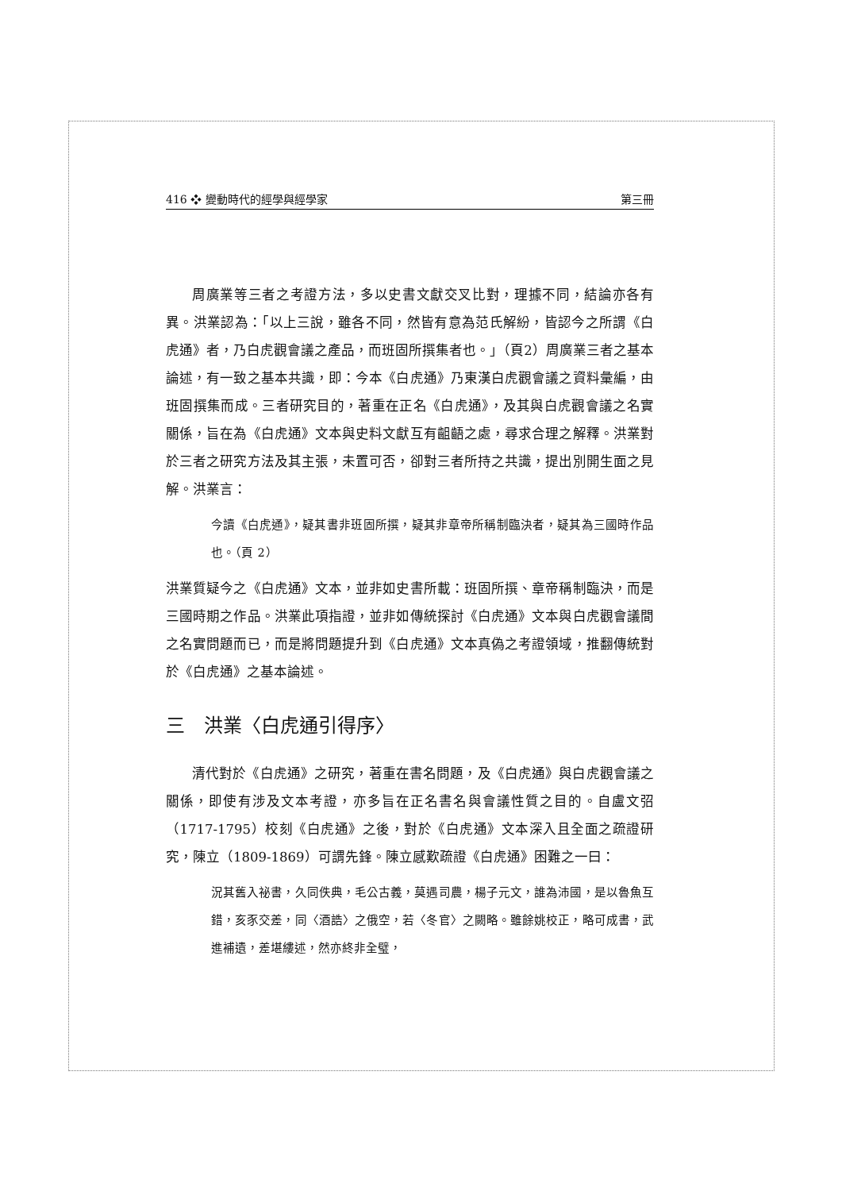416 ❖ 變動時代的經學與經學家 第三冊
周廣業等三者之考證方法，多以史書文獻交叉比對，理據不同，結論亦各有異。洪業認為：「以上三說，雖各不同，然皆有意為范氏解紛，皆認今之所謂《白虎通》者，乃白虎觀會議之產品，而班固所撰集者也。」（頁2）周廣業三者之基本論述，有一致之基本共識，即：今本《白虎通》乃東漢白虎觀會議之資料彙編，由班固撰集而成。三者研究目的，著重在正名《白虎通》，及其與白虎觀會議之名實關係，旨在為《白虎通》文本與史料文獻互有齟齬之處，尋求合理之解釋。洪業對於三者之研究方法及其主張，未置可否，卻對三者所持之共識，提出別開生面之見解。洪業言：
今讀《白虎通》，疑其書非班固所撰，疑其非章帝所稱制臨決者，疑其為三國時作品也。（頁 2）
洪業質疑今之《白虎通》文本，並非如史書所載：班固所撰、章帝稱制臨決，而是三國時期之作品。洪業此項指證，並非如傳統探討《白虎通》文本與白虎觀會議間之名實問題而已，而是將問題提升到《白虎通》文本真偽之考證領域，推翻傳統對於《白虎通》之基本論述。
三　洪業〈白虎通引得序〉
清代對於《白虎通》之研究，著重在書名問題，及《白虎通》與白虎觀會議之關係，即使有涉及文本考證，亦多旨在正名書名與會議性質之目的。自盧文弨（1717-1795）校刻《白虎通》之後，對於《白虎通》文本深入且全面之疏證研究，陳立（1809-1869）可謂先鋒。陳立感歎疏證《白虎通》困難之一曰：
況其舊入祕書，久同佚典，毛公古義，莫遇司農，楊子元文，誰為沛國，是以魯魚互錯，亥豕交差，同〈酒誥〉之俄空，若〈冬官〉之闕略。雖餘姚校正，略可成書，武進補遺，差堪縷述，然亦終非全璧，